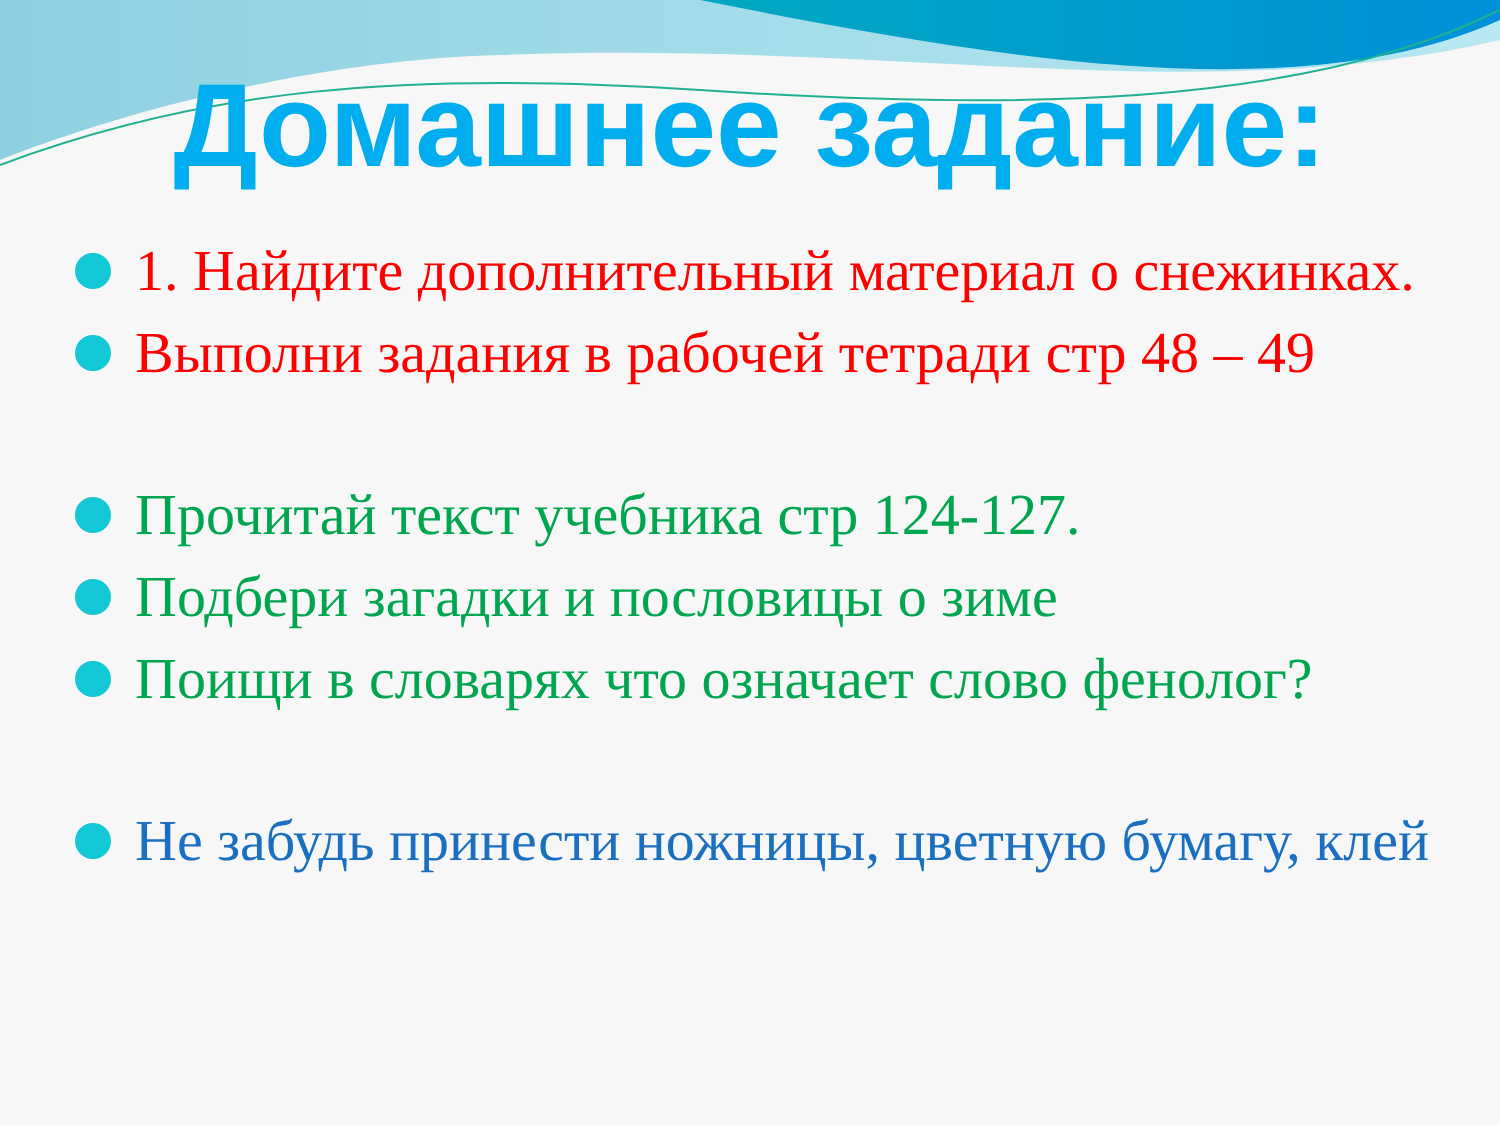Домашнее задание:
1. Найдите дополнительный материал о снежинках.
Выполни задания в рабочей тетради стр 48 – 49
Прочитай текст учебника стр 124-127.
Подбери загадки и пословицы о зиме
Поищи в словарях что означает слово фенолог?
Не забудь принести ножницы, цветную бумагу, клей